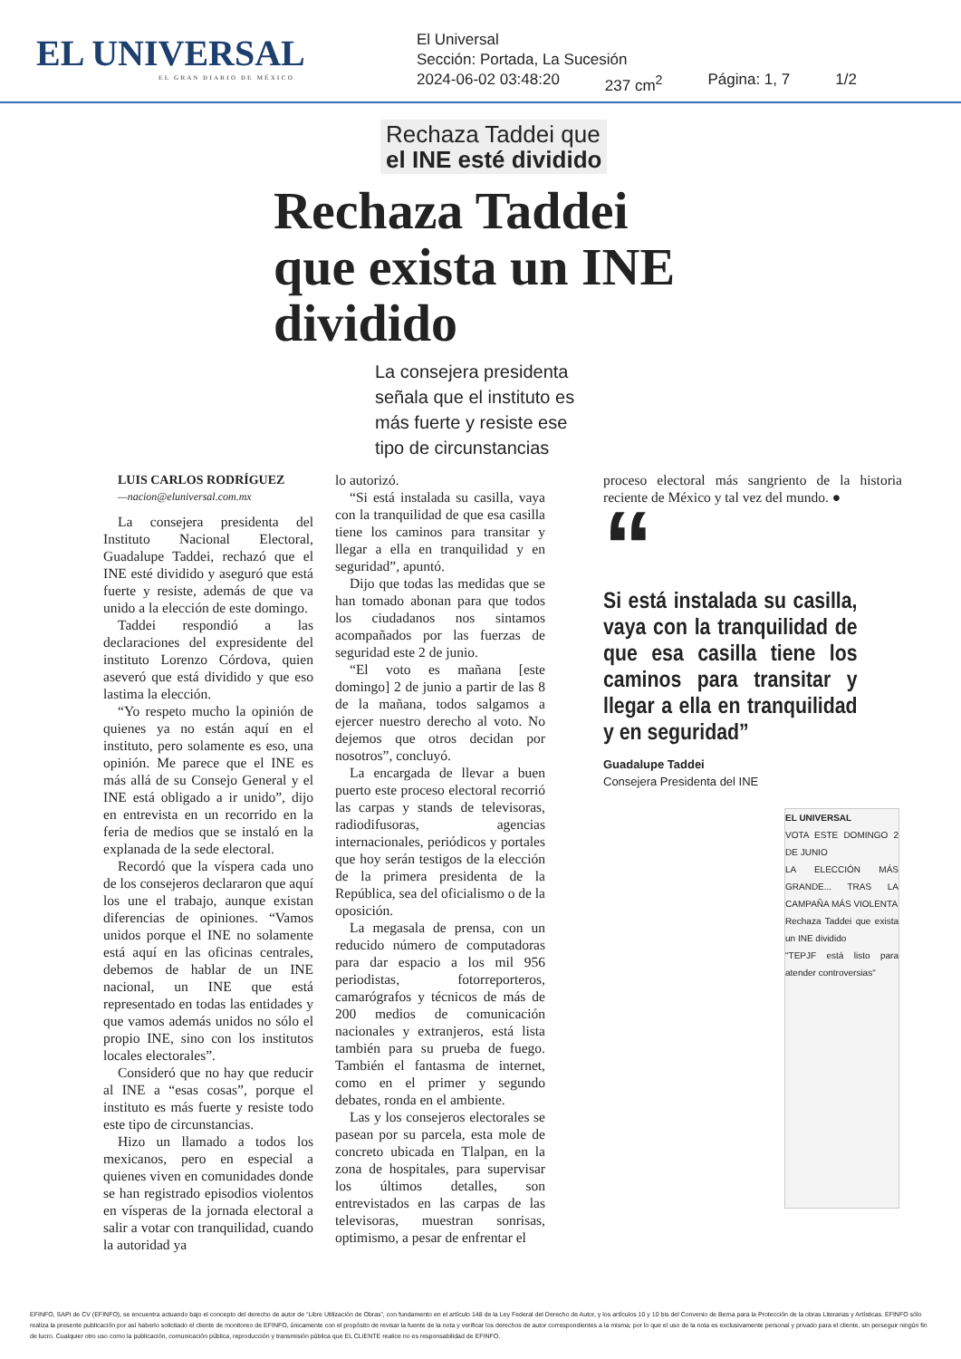EL UNIVERSAL
EL GRAN DIARIO DE MÉXICO
El Universal
Sección: Portada, La Sucesión
2024-06-02 03:48:20 237 cm<sup>2</sup> Página: 1, 7 1/2
Rechaza Taddei que
el INE esté dividido
Rechaza Taddei que exista un INE dividido
La consejera presidenta señala que el instituto es más fuerte y resiste ese tipo de circunstancias
LUIS CARLOS RODRÍGUEZ
—nacion@eluniversal.com.mx
La consejera presidenta del Instituto Nacional Electoral, Guadalupe Taddei, rechazó que el INE esté dividido y aseguró que está fuerte y resiste, además de que va unido a la elección de este domingo.
Taddei respondió a las declaraciones del expresidente del instituto Lorenzo Córdova, quien aseveró que está dividido y que eso lastima la elección.
“Yo respeto mucho la opinión de quienes ya no están aquí en el instituto, pero solamente es eso, una opinión. Me parece que el INE es más allá de su Consejo General y el INE está obligado a ir unido”, dijo en entrevista en un recorrido en la feria de medios que se instaló en la explanada de la sede electoral.
Recordó que la víspera cada uno de los consejeros declararon que aquí los une el trabajo, aunque existan diferencias de opiniones. “Vamos unidos porque el INE no solamente está aquí en las oficinas centrales, debemos de hablar de un INE nacional, un INE que está representado en todas las entidades y que vamos además unidos no sólo el propio INE, sino con los institutos locales electorales”.
Consideró que no hay que reducir al INE a “esas cosas”, porque el instituto es más fuerte y resiste todo este tipo de circunstancias.
Hizo un llamado a todos los mexicanos, pero en especial a quienes viven en comunidades donde se han registrado episodios violentos en vísperas de la jornada electoral a salir a votar con tranquilidad, cuando la autoridad ya
lo autorizó.
“Si está instalada su casilla, vaya con la tranquilidad de que esa casilla tiene los caminos para transitar y llegar a ella en tranquilidad y en seguridad”, apuntó.
Dijo que todas las medidas que se han tomado abonan para que todos los ciudadanos nos sintamos acompañados por las fuerzas de seguridad este 2 de junio.
“El voto es mañana [este domingo] 2 de junio a partir de las 8 de la mañana, todos salgamos a ejercer nuestro derecho al voto. No dejemos que otros decidan por nosotros”, concluyó.
La encargada de llevar a buen puerto este proceso electoral recorrió las carpas y stands de televisoras, radiodifusoras, agencias internacionales, periódicos y portales que hoy serán testigos de la elección de la primera presidenta de la República, sea del oficialismo o de la oposición.
La megasala de prensa, con un reducido número de computadoras para dar espacio a los mil 956 periodistas, fotorreporteros, camarógrafos y técnicos de más de 200 medios de comunicación nacionales y extranjeros, está lista también para su prueba de fuego. También el fantasma de internet, como en el primer y segundo debates, ronda en el ambiente.
Las y los consejeros electorales se pasean por su parcela, esta mole de concreto ubicada en Tlalpan, en la zona de hospitales, para supervisar los últimos detalles, son entrevistados en las carpas de las televisoras, muestran sonrisas, optimismo, a pesar de enfrentar el
proceso electoral más sangriento de la historia reciente de México y tal vez del mundo. ●
“
Si está instalada su casilla, vaya con la tranquilidad de que esa casilla tiene los caminos para transitar y llegar a ella en tranquilidad y en seguridad”
Guadalupe Taddei
Consejera Presidenta del INE
EL UNIVERSAL
VOTA ESTE DOMINGO 2 DE JUNIO
LA ELECCIÓN MÁS GRANDE... TRAS LA CAMPAÑA MÁS VIOLENTA
Rechaza Taddei que exista un INE dividido
"TEPJF está listo para atender controversias"
EFINFO, SAPI de CV (EFINFO), se encuentra actuando bajo el concepto del derecho de autor de “Libre Utilización de Obras”, con fundamento en el artículo 148 de la Ley Federal del Derecho de Autor, y los artículos 10 y 10 bis del Convenio de Berna para la Protección de la obras Literarias y Artísticas. EFINFO sólo realiza la presente publicación por así haberlo solicitado el cliente de monitoreo de EFINFO, únicamente con el propósito de revisar la fuente de la nota y verificar los derechos de autor correspondientes a la misma; por lo que el uso de la nota es exclusivamente personal y privado para el cliente, sin perseguir ningún fin de lucro. Cualquier otro uso como la publicación, comunicación pública, reproducción y transmisión pública que EL CLIENTE realice no es responsabilidad de EFINFO.